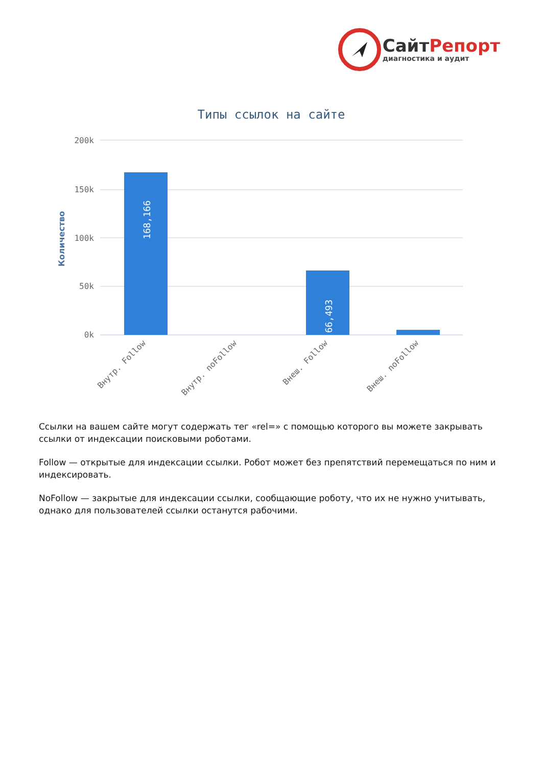СайтРепорт
диагностика и аудит
Типы ссылок на сайте
200k
150k
100k
50k
0k
Количество
168,166
66,493
Внутр. Follow
Внутр. noFollow
Внеш. Follow
Внеш. noFollow
Ссылки на вашем сайте могут содержать тег «rel=» с помощью которого вы можете закрывать ссылки от индексации поисковыми роботами.
Follow — открытые для индексации ссылки. Робот может без препятствий перемещаться по ним и индексировать.
NoFollow — закрытые для индексации ссылки, сообщающие роботу, что их не нужно учитывать, однако для пользователей ссылки останутся рабочими.